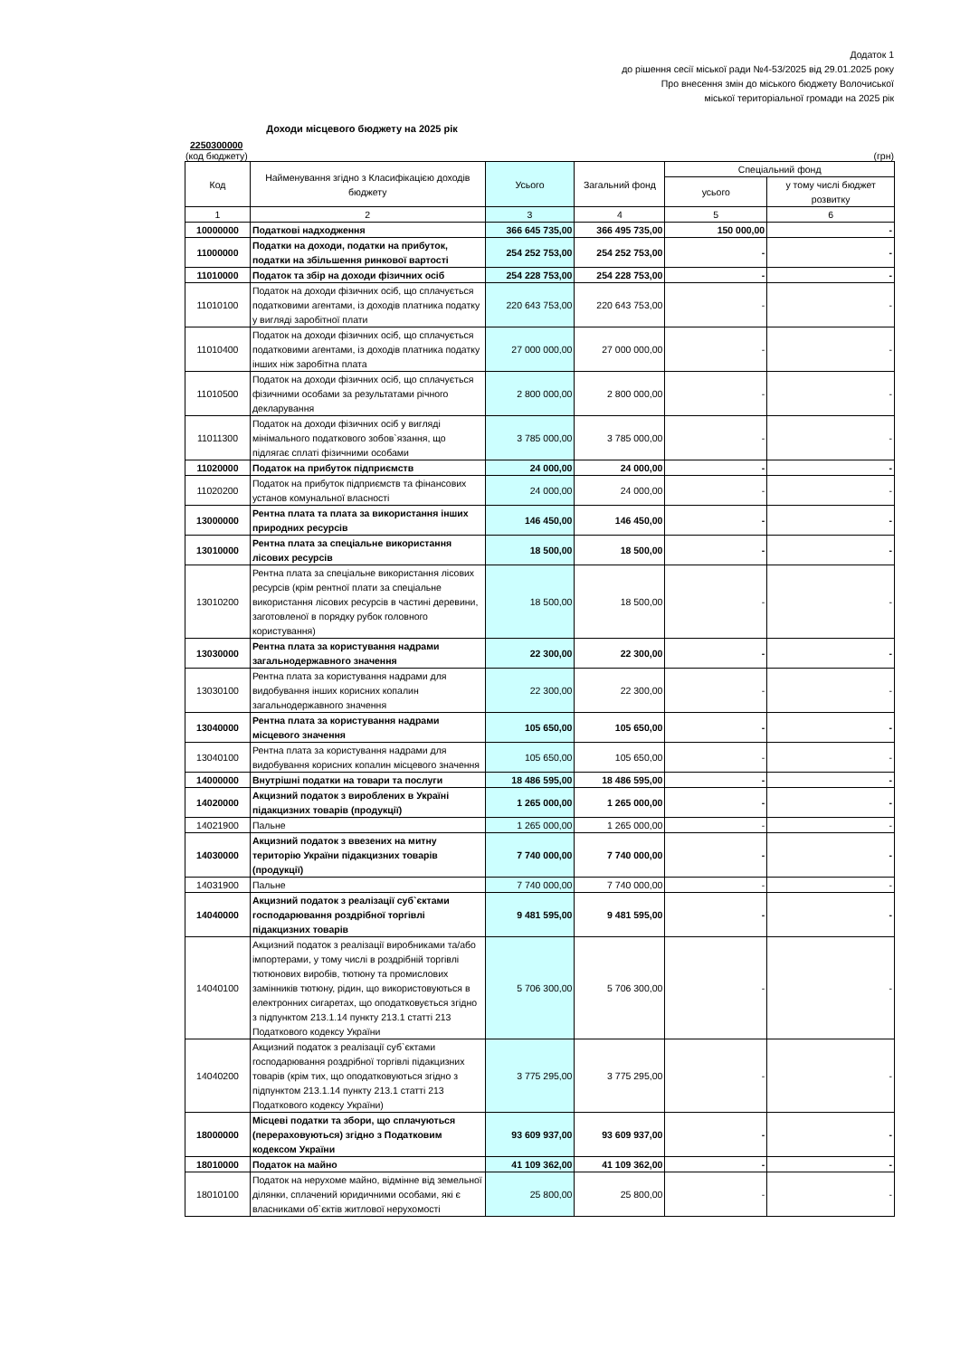Додаток 1
до рішення сесії міської ради №4-53/2025 від 29.01.2025 року
Про внесення змін до міського бюджету Волочиської
міської територіальної громади на 2025 рік
Доходи місцевого бюджету на 2025 рік
2250300000
(код бюджету) (грн)
| Код | Найменування згідно з Класифікацією доходів бюджету | Усього | Загальний фонд | Спеціальний фонд | |
| --- | --- | --- | --- | --- | --- |
| | | | | усього | у тому числі бюджет розвитку |
| 1 | 2 | 3 | 4 | 5 | 6 |
| 10000000 | Податкові надходження | 366 645 735,00 | 366 495 735,00 | 150 000,00 | - |
| 11000000 | Податки на доходи, податки на прибуток, податки на збільшення ринкової вартості | 254 252 753,00 | 254 252 753,00 | - | - |
| 11010000 | Податок та збір на доходи фізичних осіб | 254 228 753,00 | 254 228 753,00 | - | - |
| 11010100 | Податок на доходи фізичних осіб, що сплачується податковими агентами, із доходів платника податку у вигляді заробітної плати | 220 643 753,00 | 220 643 753,00 | - | - |
| 11010400 | Податок на доходи фізичних осіб, що сплачується податковими агентами, із доходів платника податку інших ніж заробітна плата | 27 000 000,00 | 27 000 000,00 | - | - |
| 11010500 | Податок на доходи фізичних осіб, що сплачується фізичними особами за результатами річного декларування | 2 800 000,00 | 2 800 000,00 | - | - |
| 11011300 | Податок на доходи фізичних осіб у вигляді мінімального податкового зобов`язання, що підлягає сплаті фізичними особами | 3 785 000,00 | 3 785 000,00 | - | - |
| 11020000 | Податок на прибуток підприємств | 24 000,00 | 24 000,00 | - | - |
| 11020200 | Податок на прибуток підприємств та фінансових установ комунальної власності | 24 000,00 | 24 000,00 | - | - |
| 13000000 | Рентна плата та плата за використання інших природних ресурсів | 146 450,00 | 146 450,00 | - | - |
| 13010000 | Рентна плата за спеціальне використання лісових ресурсів | 18 500,00 | 18 500,00 | - | - |
| 13010200 | Рентна плата за спеціальне використання лісових ресурсів (крім рентної плати за спеціальне використання лісових ресурсів в частині деревини, заготовленої в порядку рубок головного користування) | 18 500,00 | 18 500,00 | - | - |
| 13030000 | Рентна плата за користування надрами загальнодержавного значення | 22 300,00 | 22 300,00 | - | - |
| 13030100 | Рентна плата за користування надрами для видобування інших корисних копалин загальнодержавного значення | 22 300,00 | 22 300,00 | - | - |
| 13040000 | Рентна плата за користування надрами місцевого значення | 105 650,00 | 105 650,00 | - | - |
| 13040100 | Рентна плата за користування надрами для видобування корисних копалин місцевого значення | 105 650,00 | 105 650,00 | - | - |
| 14000000 | Внутрішні податки на товари та послуги | 18 486 595,00 | 18 486 595,00 | - | - |
| 14020000 | Акцизний податок з вироблених в Україні підакцизних товарів (продукції) | 1 265 000,00 | 1 265 000,00 | - | - |
| 14021900 | Пальне | 1 265 000,00 | 1 265 000,00 | - | - |
| 14030000 | Акцизний податок з ввезених на митну територію України підакцизних товарів (продукції) | 7 740 000,00 | 7 740 000,00 | - | - |
| 14031900 | Пальне | 7 740 000,00 | 7 740 000,00 | - | - |
| 14040000 | Акцизний податок з реалізації суб`єктами господарювання роздрібної торгівлі підакцизних товарів | 9 481 595,00 | 9 481 595,00 | - | - |
| 14040100 | Акцизний податок з реалізації виробниками та/або імпортерами, у тому числі в роздрібній торгівлі тютюнових виробів, тютюну та промислових замінників тютюну, рідин, що використовуються в електронних сигаретах, що оподатковується згідно з підпунктом 213.1.14 пункту 213.1 статті 213 Податкового кодексу України | 5 706 300,00 | 5 706 300,00 | - | - |
| 14040200 | Акцизний податок з реалізації суб`єктами господарювання роздрібної торгівлі підакцизних товарів (крім тих, що оподатковуються згідно з підпунктом 213.1.14 пункту 213.1 статті 213 Податкового кодексу України) | 3 775 295,00 | 3 775 295,00 | - | - |
| 18000000 | Місцеві податки та збори, що сплачуються (перераховуються) згідно з Податковим кодексом України | 93 609 937,00 | 93 609 937,00 | - | - |
| 18010000 | Податок на майно | 41 109 362,00 | 41 109 362,00 | - | - |
| 18010100 | Податок на нерухоме майно, відмінне від земельної ділянки, сплачений юридичними особами, які є власниками об`єктів житлової нерухомості | 25 800,00 | 25 800,00 | - | - |